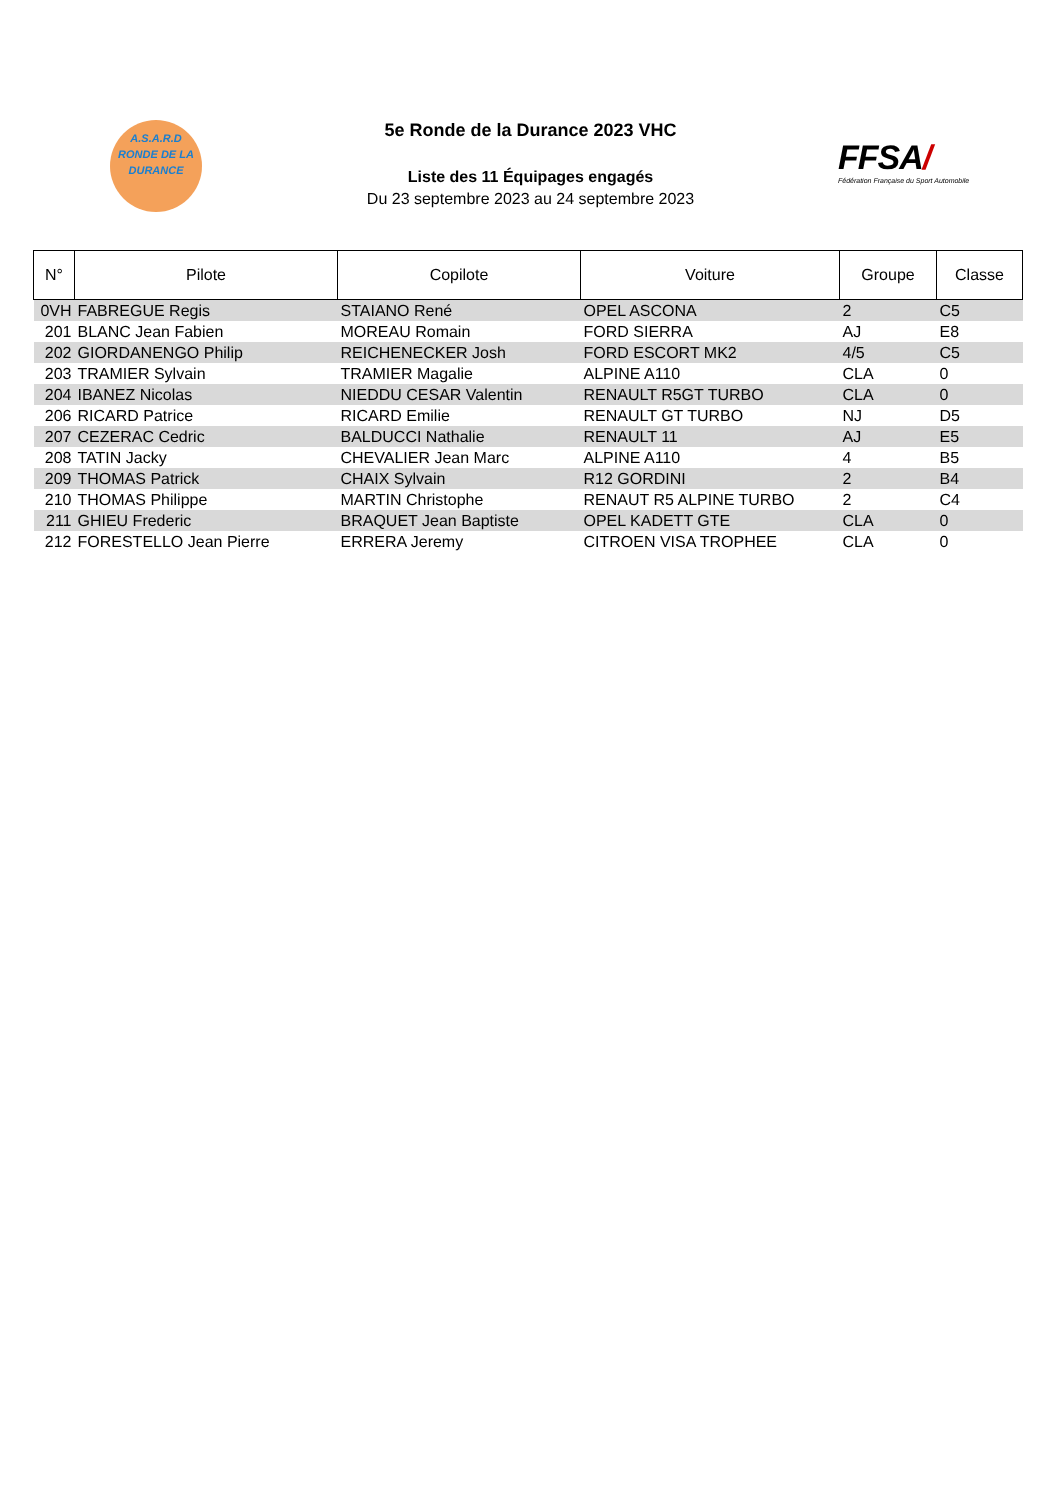A.S.A.R.D
RONDE DE LA
DURANCE
5e Ronde de la Durance 2023 VHC
Liste des 11 Équipages engagés
Du 23 septembre 2023 au 24 septembre 2023
FFSA/
Fédération Française du Sport Automobile
| N° | Pilote | Copilote | Voiture | Groupe | Classe |
| --- | --- | --- | --- | --- | --- |
| 0VH | FABREGUE Regis | STAIANO René | OPEL ASCONA | 2 | C5 |
| 201 | BLANC Jean Fabien | MOREAU Romain | FORD SIERRA | AJ | E8 |
| 202 | GIORDANENGO Philip | REICHENECKER Josh | FORD ESCORT MK2 | 4/5 | C5 |
| 203 | TRAMIER Sylvain | TRAMIER Magalie | ALPINE A110 | CLA | 0 |
| 204 | IBANEZ Nicolas | NIEDDU CESAR Valentin | RENAULT R5GT TURBO | CLA | 0 |
| 206 | RICARD Patrice | RICARD Emilie | RENAULT GT TURBO | NJ | D5 |
| 207 | CEZERAC Cedric | BALDUCCI Nathalie | RENAULT 11 | AJ | E5 |
| 208 | TATIN Jacky | CHEVALIER Jean Marc | ALPINE A110 | 4 | B5 |
| 209 | THOMAS Patrick | CHAIX Sylvain | R12 GORDINI | 2 | B4 |
| 210 | THOMAS Philippe | MARTIN Christophe | RENAUT R5 ALPINE TURBO | 2 | C4 |
| 211 | GHIEU Frederic | BRAQUET Jean Baptiste | OPEL KADETT GTE | CLA | 0 |
| 212 | FORESTELLO Jean Pierre | ERRERA Jeremy | CITROEN VISA TROPHEE | CLA | 0 |